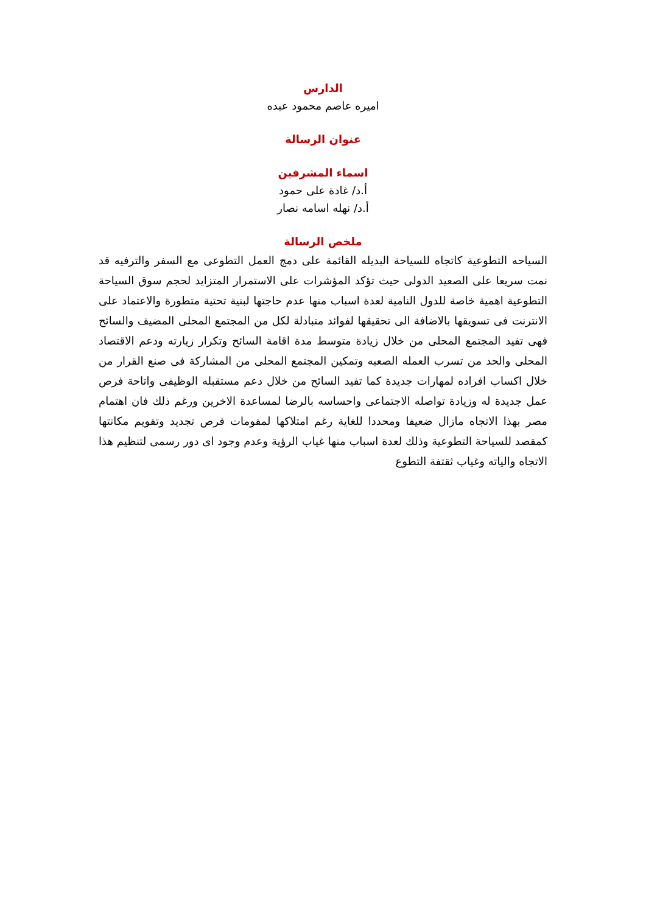الدارس
اميره عاصم محمود عبده
عنوان الرسالة
اسماء المشرفين
أ.د/ غادة على حمود
أ.د/ نهله اسامه نصار
ملخص الرسالة
السياحه التطوعية كاتجاه للسياحة البديله القائمة على دمج العمل التطوعى مع السفر والترفيه قد نمت سريعا على الصعيد الدولى حيث تؤكد المؤشرات على الاستمرار المتزايد لحجم سوق السياحة التطوعية اهمية خاصة للدول النامية لعدة اسباب منها عدم حاجتها لبنية تحتية متطورة والاعتماد على الانترنت فى تسويقها بالاضافة الى تحقيقها لفوائد متبادلة لكل من المجتمع المحلى المضيف والسائح فهى تفيد المجتمع المحلى من خلال زيادة متوسط مدة اقامة السائح وتكرار زيارته ودعم الاقتصاد المحلى والحد من تسرب العمله الصعبه وتمكين المجتمع المحلى من المشاركة فى صنع القرار من خلال اكساب افراده لمهارات جديدة كما تفيد السائح من خلال دعم مستقبله الوظيفى واتاحة فرص عمل جديدة له وزيادة تواصله الاجتماعى واحساسه بالرضا لمساعدة الاخرين ورغم ذلك فان اهتمام مصر بهذا الاتجاه مازال ضعيفا ومحددا للغاية رغم امتلاكها لمقومات فرص تجديد وتقويم مكانتها كمقصد للسياحة التطوعية وذلك لعدة اسباب منها غياب الرؤية وعدم وجود اى دور رسمى لتنظيم هذا الاتجاه والياته وغياب ثقتفة التطوع